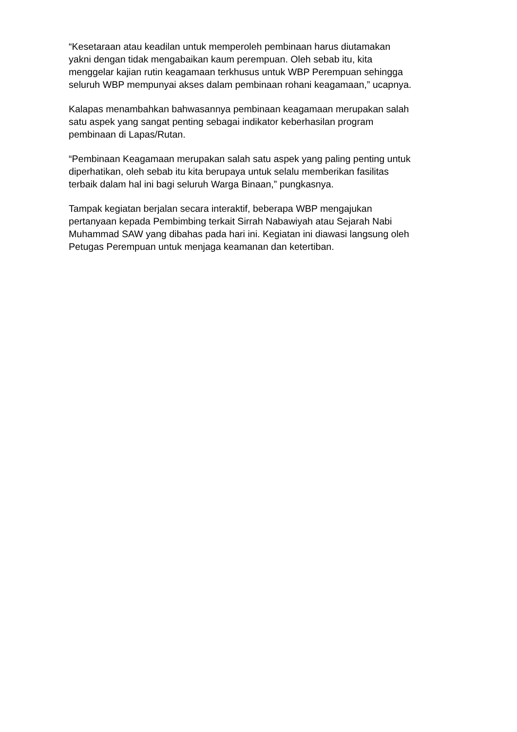“Kesetaraan atau keadilan untuk memperoleh pembinaan harus diutamakan
yakni dengan tidak mengabaikan kaum perempuan. Oleh sebab itu, kita
menggelar kajian rutin keagamaan terkhusus untuk WBP Perempuan sehingga
seluruh WBP mempunyai akses dalam pembinaan rohani keagamaan,” ucapnya.
Kalapas menambahkan bahwasannya pembinaan keagamaan merupakan salah
satu aspek yang sangat penting sebagai indikator keberhasilan program
pembinaan di Lapas/Rutan.
“Pembinaan Keagamaan merupakan salah satu aspek yang paling penting untuk
diperhatikan, oleh sebab itu kita berupaya untuk selalu memberikan fasilitas
terbaik dalam hal ini bagi seluruh Warga Binaan,” pungkasnya.
Tampak kegiatan berjalan secara interaktif, beberapa WBP mengajukan
pertanyaan kepada Pembimbing terkait Sirrah Nabawiyah atau Sejarah Nabi
Muhammad SAW yang dibahas pada hari ini. Kegiatan ini diawasi langsung oleh
Petugas Perempuan untuk menjaga keamanan dan ketertiban.